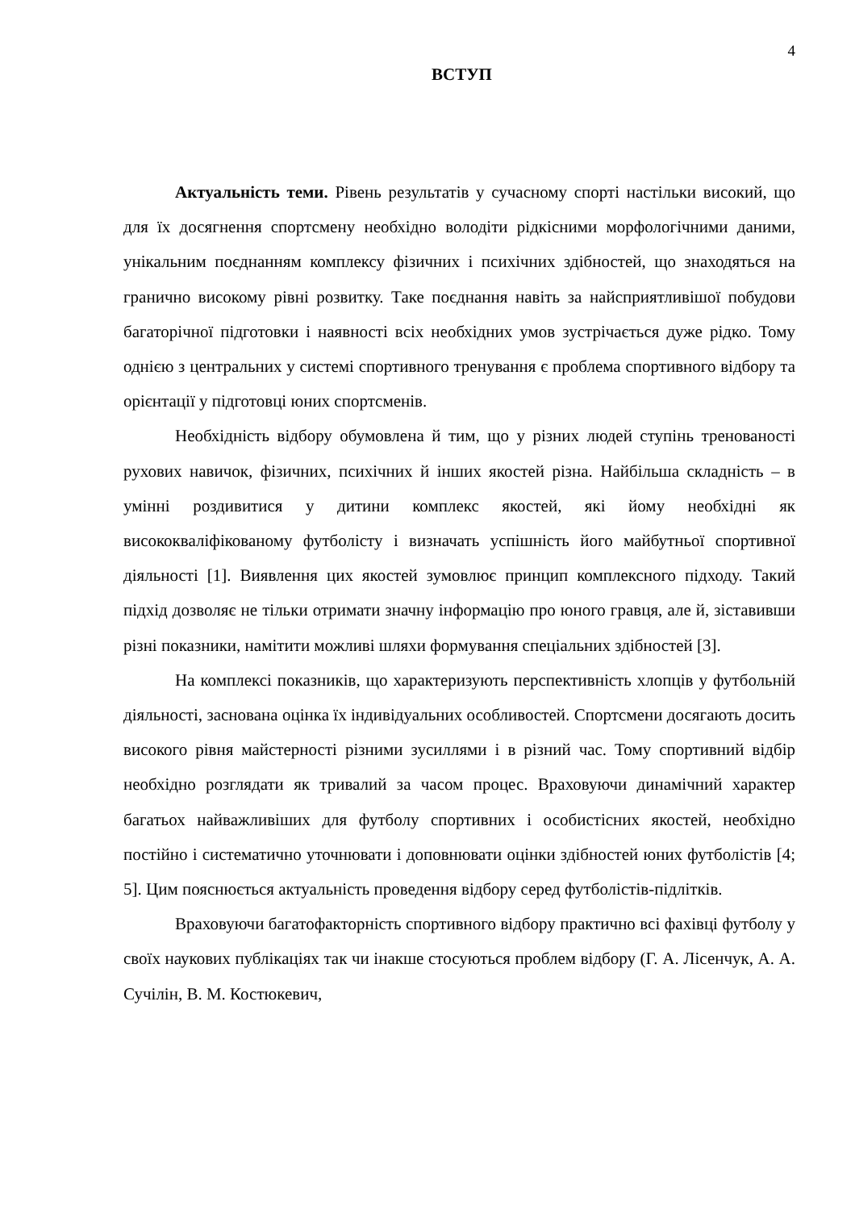4
ВСТУП
Актуальність теми. Рівень результатів у сучасному спорті настільки високий, що для їх досягнення спортсмену необхідно володіти рідкісними морфологічними даними, унікальним поєднанням комплексу фізичних і психічних здібностей, що знаходяться на гранично високому рівні розвитку. Таке поєднання навіть за найсприятливішої побудови багаторічної підготовки і наявності всіх необхідних умов зустрічається дуже рідко. Тому однією з центральних у системі спортивного тренування є проблема спортивного відбору та орієнтації у підготовці юних спортсменів.
Необхідність відбору обумовлена й тим, що у різних людей ступінь тренованості рухових навичок, фізичних, психічних й інших якостей різна. Найбільша складність – в умінні роздивитися у дитини комплекс якостей, які йому необхідні як висококваліфікованому футболісту і визначать успішність його майбутньої спортивної діяльності [1]. Виявлення цих якостей зумовлює принцип комплексного підходу. Такий підхід дозволяє не тільки отримати значну інформацію про юного гравця, але й, зіставивши різні показники, намітити можливі шляхи формування спеціальних здібностей [3].
На комплексі показників, що характеризують перспективність хлопців у футбольній діяльності, заснована оцінка їх індивідуальних особливостей. Спортсмени досягають досить високого рівня майстерності різними зусиллями і в різний час. Тому спортивний відбір необхідно розглядати як тривалий за часом процес. Враховуючи динамічний характер багатьох найважливіших для футболу спортивних і особистісних якостей, необхідно постійно і систематично уточнювати і доповнювати оцінки здібностей юних футболістів [4; 5]. Цим пояснюється актуальність проведення відбору серед футболістів-підлітків.
Враховуючи багатофакторність спортивного відбору практично всі фахівці футболу у своїх наукових публікаціях так чи інакше стосуються проблем відбору (Г. А. Лісенчук, А. А. Сучілін, В. М. Костюкевич,